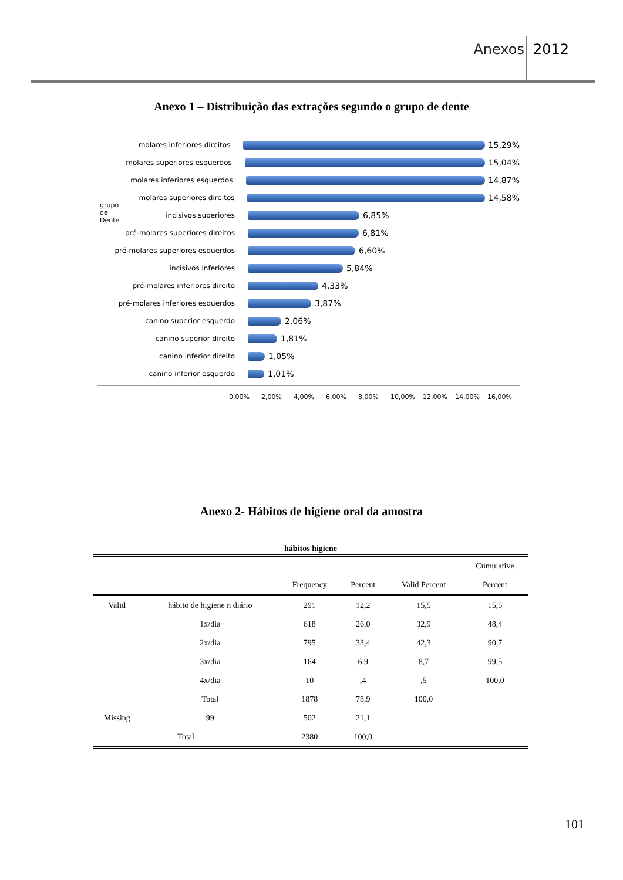Anexos 2012
Anexo 1 – Distribuição das extrações segundo o grupo de dente
molares inferiores direitos 15,29%
molares superiores esquerdos 15,04%
molares inferiores esquerdos 14,87%
molares superiores direitos 14,58%
incisivos superiores 6,85%
pré-molares superiores direitos 6,81%
pré-molares superiores esquerdos 6,60%
incisivos inferiores 5,84%
pré-molares inferiores direito 4,33%
pré-molares inferiores esquerdos 3,87%
canino superior esquerdo 2,06%
canino superior direito 1,81%
canino inferior direito 1,05%
canino inferior esquerdo 1,01%
0,00% 2,00% 4,00% 6,00% 8,00% 10,00% 12,00% 14,00% 16,00%
grupo de Dente
Anexo 2- Hábitos de higiene oral da amostra
| hábitos higiene | | | | | |
| --- | --- | --- | --- | --- | --- |
| | | Frequency | Percent | Valid Percent | Cumulative Percent |
| Valid | hábito de higiene n diário | 291 | 12,2 | 15,5 | 15,5 |
| | 1x/dia | 618 | 26,0 | 32,9 | 48,4 |
| | 2x/dia | 795 | 33,4 | 42,3 | 90,7 |
| | 3x/dia | 164 | 6,9 | 8,7 | 99,5 |
| | 4x/dia | 10 | ,4 | ,5 | 100,0 |
| | Total | 1878 | 78,9 | 100,0 | |
| Missing | 99 | 502 | 21,1 | | |
| Total | | 2380 | 100,0 | | |
101